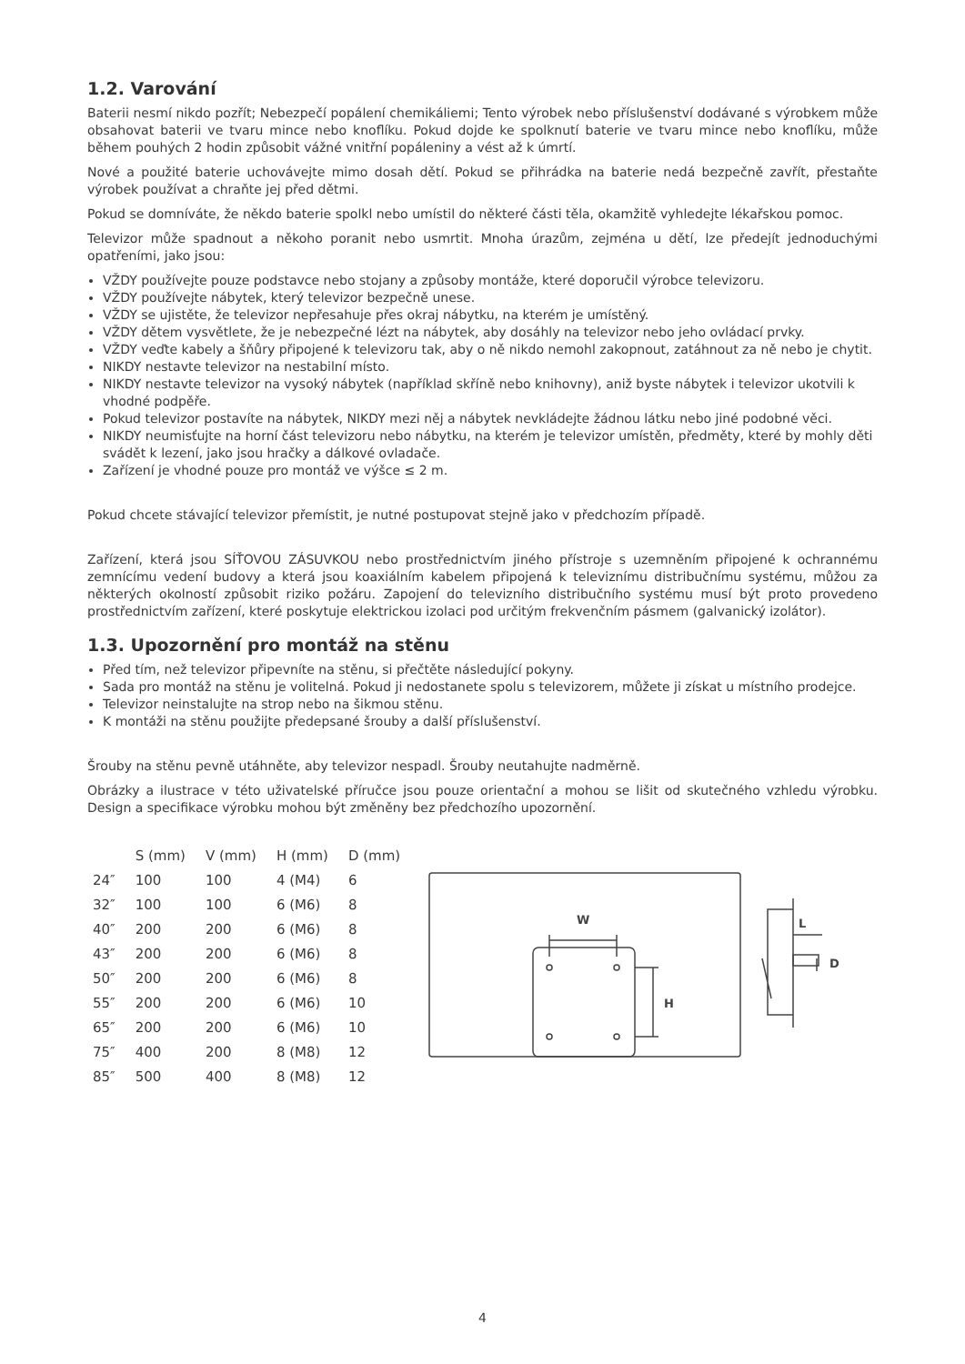1.2. Varování
Baterii nesmí nikdo pozřít; Nebezpečí popálení chemikáliemi; Tento výrobek nebo příslušenství dodávané s výrobkem může obsahovat baterii ve tvaru mince nebo knoflíku. Pokud dojde ke spolknutí baterie ve tvaru mince nebo knoflíku, může během pouhých 2 hodin způsobit vážné vnitřní popáleniny a vést až k úmrtí.
Nové a použité baterie uchovávejte mimo dosah dětí. Pokud se přihrádka na baterie nedá bezpečně zavřít, přestaňte výrobek používat a chraňte jej před dětmi.
Pokud se domníváte, že někdo baterie spolkl nebo umístil do některé části těla, okamžitě vyhledejte lékařskou pomoc.
Televizor může spadnout a někoho poranit nebo usmrtit. Mnoha úrazům, zejména u dětí, lze předejít jednoduchými opatřeními, jako jsou:
VŽDY používejte pouze podstavce nebo stojany a způsoby montáže, které doporučil výrobce televizoru.
VŽDY používejte nábytek, který televizor bezpečně unese.
VŽDY se ujistěte, že televizor nepřesahuje přes okraj nábytku, na kterém je umístěný.
VŽDY dětem vysvětlete, že je nebezpečné lézt na nábytek, aby dosáhly na televizor nebo jeho ovládací prvky.
VŽDY veďte kabely a šňůry připojené k televizoru tak, aby o ně nikdo nemohl zakopnout, zatáhnout za ně nebo je chytit.
NIKDY nestavte televizor na nestabilní místo.
NIKDY nestavte televizor na vysoký nábytek (například skříně nebo knihovny), aniž byste nábytek i televizor ukotvili k vhodné podpěře.
Pokud televizor postavíte na nábytek, NIKDY mezi něj a nábytek nevkládejte žádnou látku nebo jiné podobné věci.
NIKDY neumisťujte na horní část televizoru nebo nábytku, na kterém je televizor umístěn, předměty, které by mohly děti svádět k lezení, jako jsou hračky a dálkové ovladače.
Zařízení je vhodné pouze pro montáž ve výšce ≤ 2 m.
Pokud chcete stávající televizor přemístit, je nutné postupovat stejně jako v předchozím případě.
Zařízení, která jsou SÍŤOVOU ZÁSUVKOU nebo prostřednictvím jiného přístroje s uzemněním připojené k ochrannému zemnícímu vedení budovy a která jsou koaxiálním kabelem připojená k televiznímu distribučnímu systému, můžou za některých okolností způsobit riziko požáru. Zapojení do televizního distribučního systému musí být proto provedeno prostřednictvím zařízení, které poskytuje elektrickou izolaci pod určitým frekvenčním pásmem (galvanický izolátor).
1.3. Upozornění pro montáž na stěnu
Před tím, než televizor připevníte na stěnu, si přečtěte následující pokyny.
Sada pro montáž na stěnu je volitelná. Pokud ji nedostanete spolu s televizorem, můžete ji získat u místního prodejce.
Televizor neinstalujte na strop nebo na šikmou stěnu.
K montáži na stěnu použijte předepsané šrouby a další příslušenství.
Šrouby na stěnu pevně utáhněte, aby televizor nespadl. Šrouby neutahujte nadměrně.
Obrázky a ilustrace v této uživatelské příručce jsou pouze orientační a mohou se lišit od skutečného vzhledu výrobku. Design a specifikace výrobku mohou být změněny bez předchozího upozornění.
| | S (mm) | V (mm) | H (mm) | D (mm) |
| --- | --- | --- | --- | --- |
| 24″ | 100 | 100 | 4 (M4) | 6 |
| 32″ | 100 | 100 | 6 (M6) | 8 |
| 40″ | 200 | 200 | 6 (M6) | 8 |
| 43″ | 200 | 200 | 6 (M6) | 8 |
| 50″ | 200 | 200 | 6 (M6) | 8 |
| 55″ | 200 | 200 | 6 (M6) | 10 |
| 65″ | 200 | 200 | 6 (M6) | 10 |
| 75″ | 400 | 200 | 8 (M8) | 12 |
| 85″ | 500 | 400 | 8 (M8) | 12 |
W
H
L
D
4